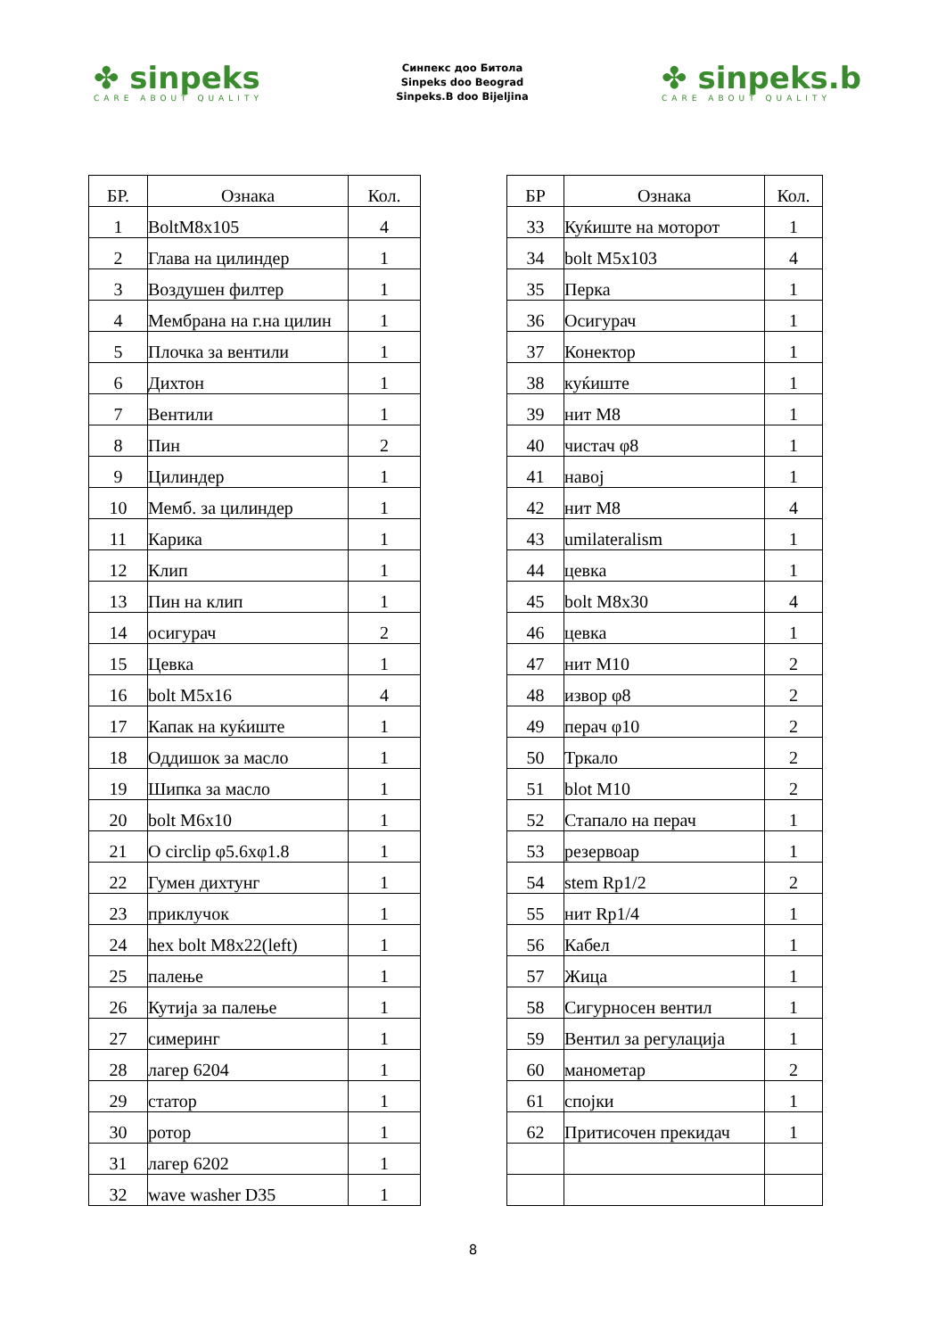✤ sinpeks
CARE ABOUT QUALITY
Синпекс доо Битола
Sinpeks doo Beograd
Sinpeks.B doo Bijeljina
✤ sinpeks.b
CARE ABOUT QUALITY
| БР. | Ознака | Кол. |
| --- | --- | --- |
| 1 | BoltM8x105 | 4 |
| 2 | Глава на цилиндер | 1 |
| 3 | Воздушен филтер | 1 |
| 4 | Мембрана на г.на цилин | 1 |
| 5 | Плочка за вентили | 1 |
| 6 | Дихтон | 1 |
| 7 | Вентили | 1 |
| 8 | Пин | 2 |
| 9 | Цилиндер | 1 |
| 10 | Мемб. за цилиндер | 1 |
| 11 | Карика | 1 |
| 12 | Клип | 1 |
| 13 | Пин на клип | 1 |
| 14 | осигурач | 2 |
| 15 | Цевка | 1 |
| 16 | bolt M5x16 | 4 |
| 17 | Капак на куќиште | 1 |
| 18 | Оддишок за масло | 1 |
| 19 | Шипка за масло | 1 |
| 20 | bolt M6x10 | 1 |
| 21 | O circlip φ5.6xφ1.8 | 1 |
| 22 | Гумен дихтунг | 1 |
| 23 | приклучок | 1 |
| 24 | hex bolt M8x22(left) | 1 |
| 25 | палење | 1 |
| 26 | Кутија за палење | 1 |
| 27 | симеринг | 1 |
| 28 | лагер 6204 | 1 |
| 29 | статор | 1 |
| 30 | ротор | 1 |
| 31 | лагер 6202 | 1 |
| 32 | wave washer D35 | 1 |
| БР | Ознака | Кол. |
| --- | --- | --- |
| 33 | Куќиште на моторот | 1 |
| 34 | bolt M5x103 | 4 |
| 35 | Перка | 1 |
| 36 | Осигурач | 1 |
| 37 | Конектор | 1 |
| 38 | куќиште | 1 |
| 39 | нит M8 | 1 |
| 40 | чистач φ8 | 1 |
| 41 | навој | 1 |
| 42 | нит M8 | 4 |
| 43 | umilateralism | 1 |
| 44 | цевка | 1 |
| 45 | bolt M8x30 | 4 |
| 46 | цевка | 1 |
| 47 | нит M10 | 2 |
| 48 | извор φ8 | 2 |
| 49 | перач φ10 | 2 |
| 50 | Тркало | 2 |
| 51 | blot M10 | 2 |
| 52 | Стапало на перач | 1 |
| 53 | резервоар | 1 |
| 54 | stem Rp1/2 | 2 |
| 55 | нит Rp1/4 | 1 |
| 56 | Кабел | 1 |
| 57 | Жица | 1 |
| 58 | Сигурносен вентил | 1 |
| 59 | Вентил за регулација | 1 |
| 60 | манометар | 2 |
| 61 | спојки | 1 |
| 62 | Притисочен прекидач | 1 |
8